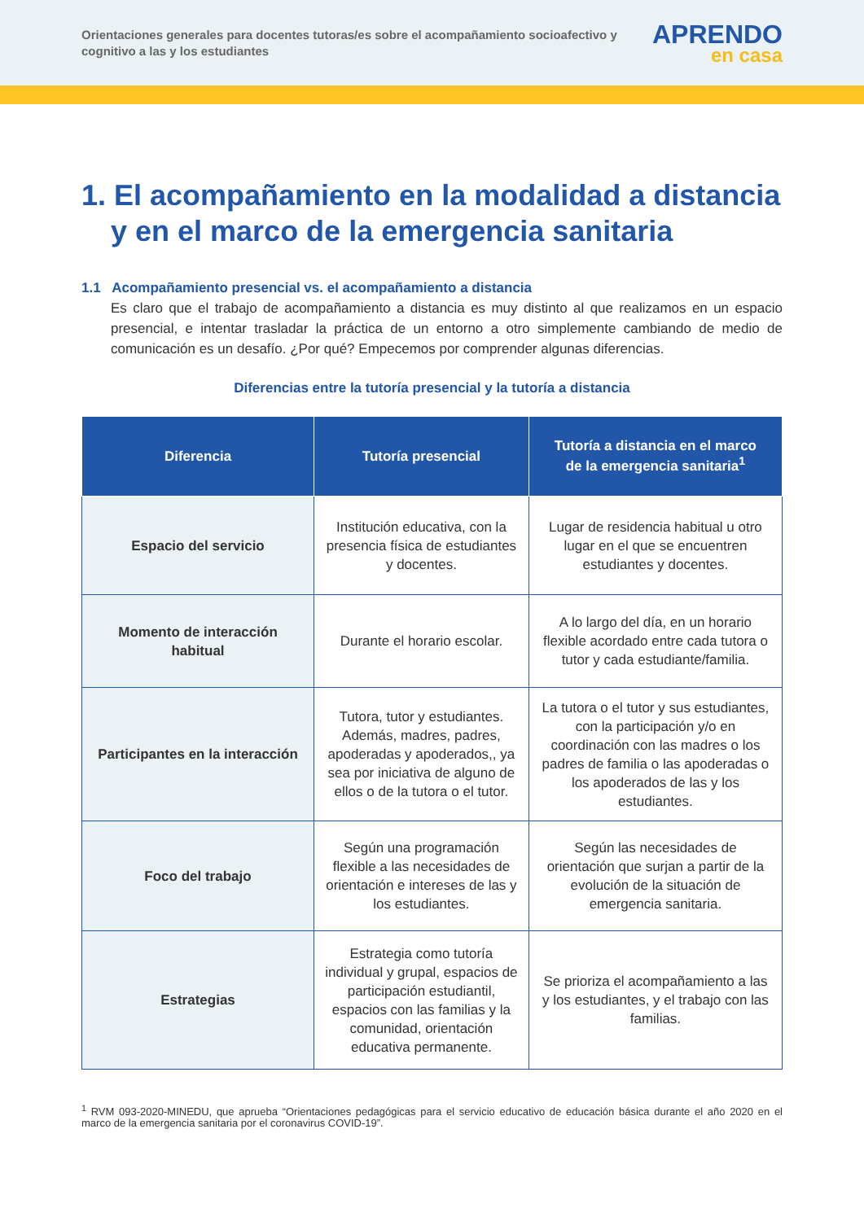Orientaciones generales para docentes tutoras/es sobre el acompañamiento socioafectivo y cognitivo a las y los estudiantes
APRENDO
en casa
1. El acompañamiento en la modalidad a distancia y en el marco de la emergencia sanitaria
1.1 Acompañamiento presencial vs. el acompañamiento a distancia
Es claro que el trabajo de acompañamiento a distancia es muy distinto al que realizamos en un espacio presencial, e intentar trasladar la práctica de un entorno a otro simplemente cambiando de medio de comunicación es un desafío. ¿Por qué? Empecemos por comprender algunas diferencias.
Diferencias entre la tutoría presencial y la tutoría a distancia
| Diferencia | Tutoría presencial | Tutoría a distancia en el marco de la emergencia sanitaria<sup>1</sup> |
| --- | --- | --- |
| Espacio del servicio | Institución educativa, con la presencia física de estudiantes y docentes. | Lugar de residencia habitual u otro lugar en el que se encuentren estudiantes y docentes. |
| Momento de interacción habitual | Durante el horario escolar. | A lo largo del día, en un horario flexible acordado entre cada tutora o tutor y cada estudiante/familia. |
| Participantes en la interacción | Tutora, tutor y estudiantes. Además, madres, padres, apoderadas y apoderados,, ya sea por iniciativa de alguno de ellos o de la tutora o el tutor. | La tutora o el tutor y sus estudiantes, con la participación y/o en coordinación con las madres o los padres de familia o las apoderadas o los apoderados de las y los estudiantes. |
| Foco del trabajo | Según una programación flexible a las necesidades de orientación e intereses de las y los estudiantes. | Según las necesidades de orientación que surjan a partir de la evolución de la situación de emergencia sanitaria. |
| Estrategias | Estrategia como tutoría individual y grupal, espacios de participación estudiantil, espacios con las familias y la comunidad, orientación educativa permanente. | Se prioriza el acompañamiento a las y los estudiantes, y el trabajo con las familias. |
<sup>1</sup> RVM 093-2020-MINEDU, que aprueba “Orientaciones pedagógicas para el servicio educativo de educación básica durante el año 2020 en el marco de la emergencia sanitaria por el coronavirus COVID-19”.